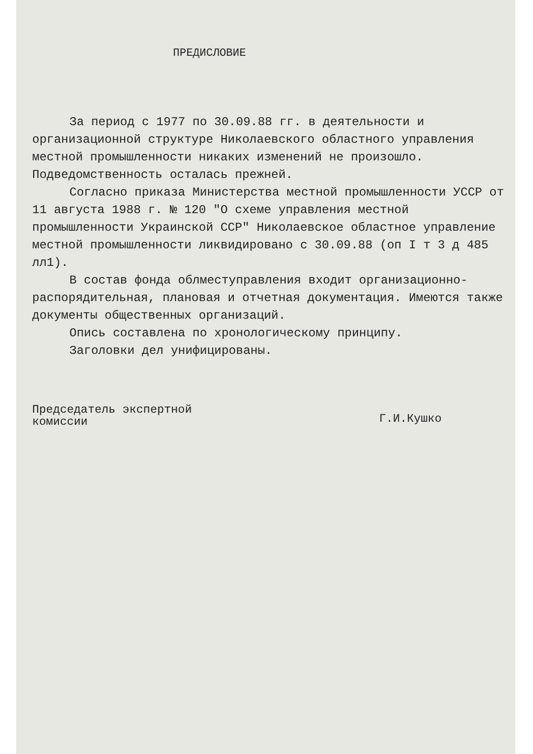ПРЕДИСЛОВИЕ
За период с 1977 по 30.09.88 гг. в деятельности и организационной структуре Николаевского областного управления местной промышленности никаких изменений не произошло. Подведомственность осталась прежней.
Согласно приказа Министерства местной промышленности УССР от 11 августа 1988 г. № 120 "О схеме управления местной промышленности Украинской ССР" Николаевское областное управление местной промышленности ликвидировано с 30.09.88 (оп I т 3 д 485 лл1).
В состав фонда облместуправления входит организационно-распорядительная, плановая и отчетная документация. Имеются также документы общественных организаций.
Опись составлена по хронологическому принципу.
Заголовки дел унифицированы.
Председатель экспертной
комиссии
Г.И.Кушко